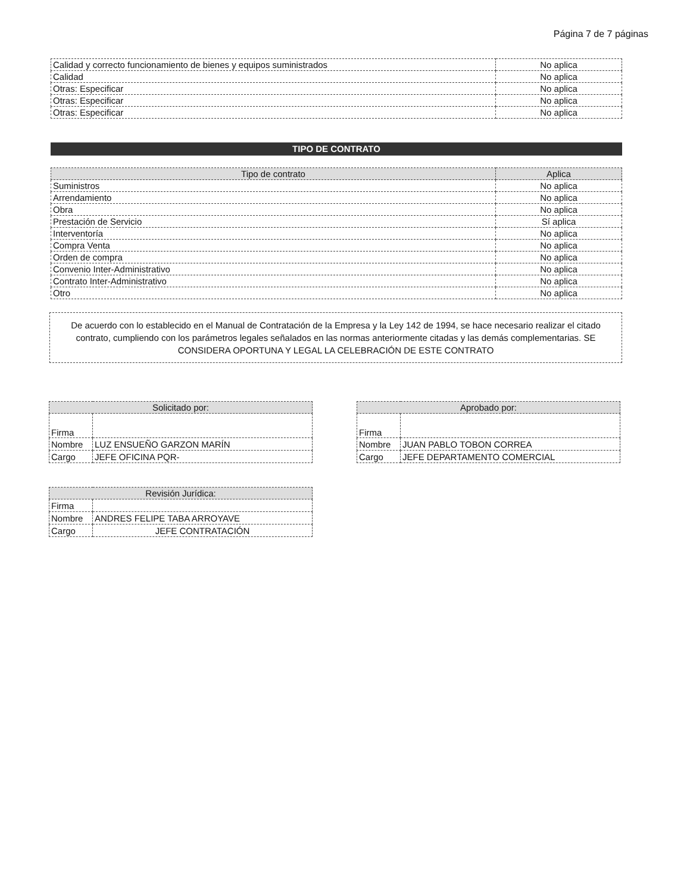Página 7 de 7 páginas
| Calidad y correcto funcionamiento de bienes y equipos suministrados | No aplica |
| Calidad | No aplica |
| Otras: Especificar | No aplica |
| Otras: Especificar | No aplica |
| Otras: Especificar | No aplica |
TIPO DE CONTRATO
| Tipo de contrato | Aplica |
| --- | --- |
| Suministros | No aplica |
| Arrendamiento | No aplica |
| Obra | No aplica |
| Prestación de Servicio | Sí aplica |
| Interventoría | No aplica |
| Compra Venta | No aplica |
| Orden de compra | No aplica |
| Convenio Inter-Administrativo | No aplica |
| Contrato Inter-Administrativo | No aplica |
| Otro | No aplica |
De acuerdo con lo establecido en el Manual de Contratación de la Empresa y la Ley 142 de 1994, se hace necesario realizar el citado contrato, cumpliendo con los parámetros legales señalados en las normas anteriormente citadas y las demás complementarias. SE CONSIDERA OPORTUNA Y LEGAL LA CELEBRACIÓN DE ESTE CONTRATO
| Solicitado por: | |
| --- | --- |
| Firma | |
| Nombre | LUZ ENSUEÑO GARZON MARÍN |
| Cargo | JEFE OFICINA PQR- |
| Revisión Jurídica: | |
| --- | --- |
| Firma | |
| Nombre | ANDRES FELIPE TABA ARROYAVE |
| Cargo | JEFE CONTRATACIÓN |
| Aprobado por: | |
| --- | --- |
| Firma | |
| Nombre | JUAN PABLO TOBON CORREA |
| Cargo | JEFE DEPARTAMENTO COMERCIAL |